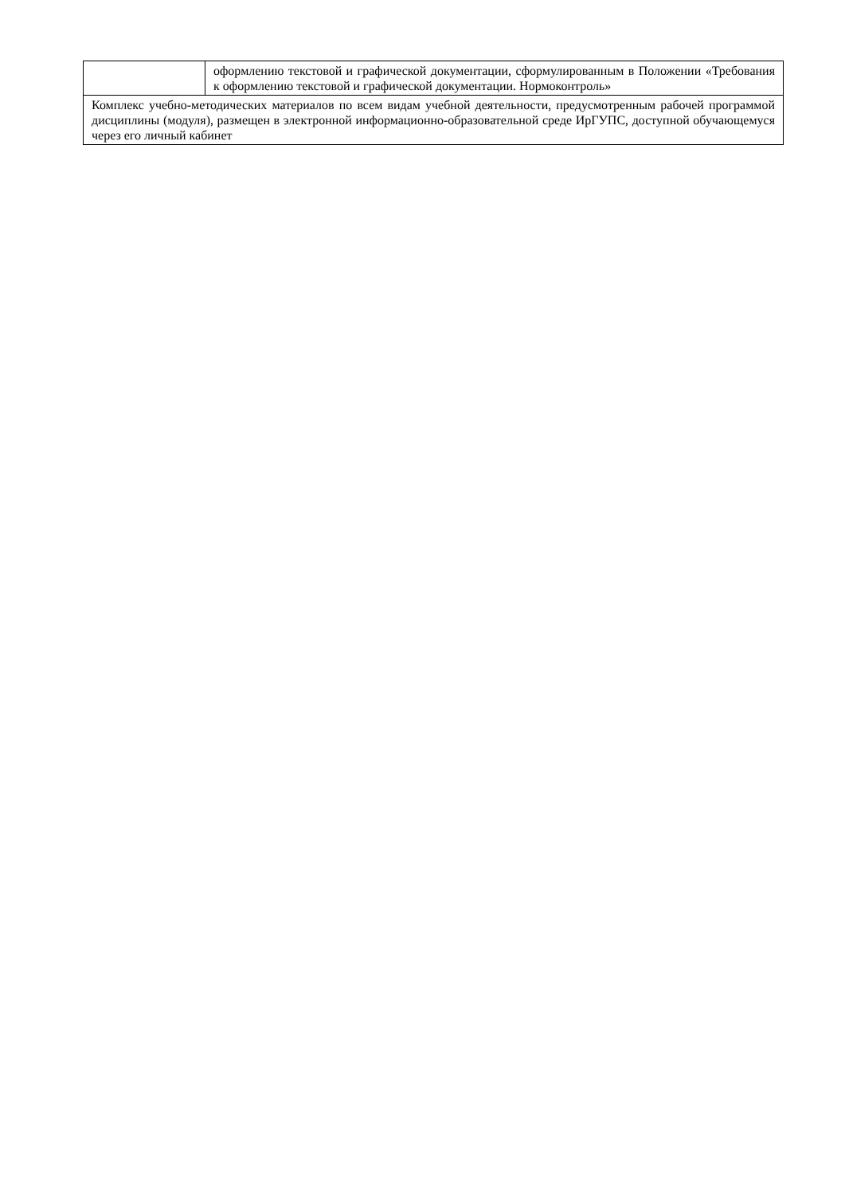| | оформлению текстовой и графической документации, сформулированным в Положении «Требования к оформлению текстовой и графической документации. Нормоконтроль» |
| Комплекс учебно-методических материалов по всем видам учебной деятельности, предусмотренным рабочей программой дисциплины (модуля), размещен в электронной информационно-образовательной среде ИрГУПС, доступной обучающемуся через его личный кабинет | |